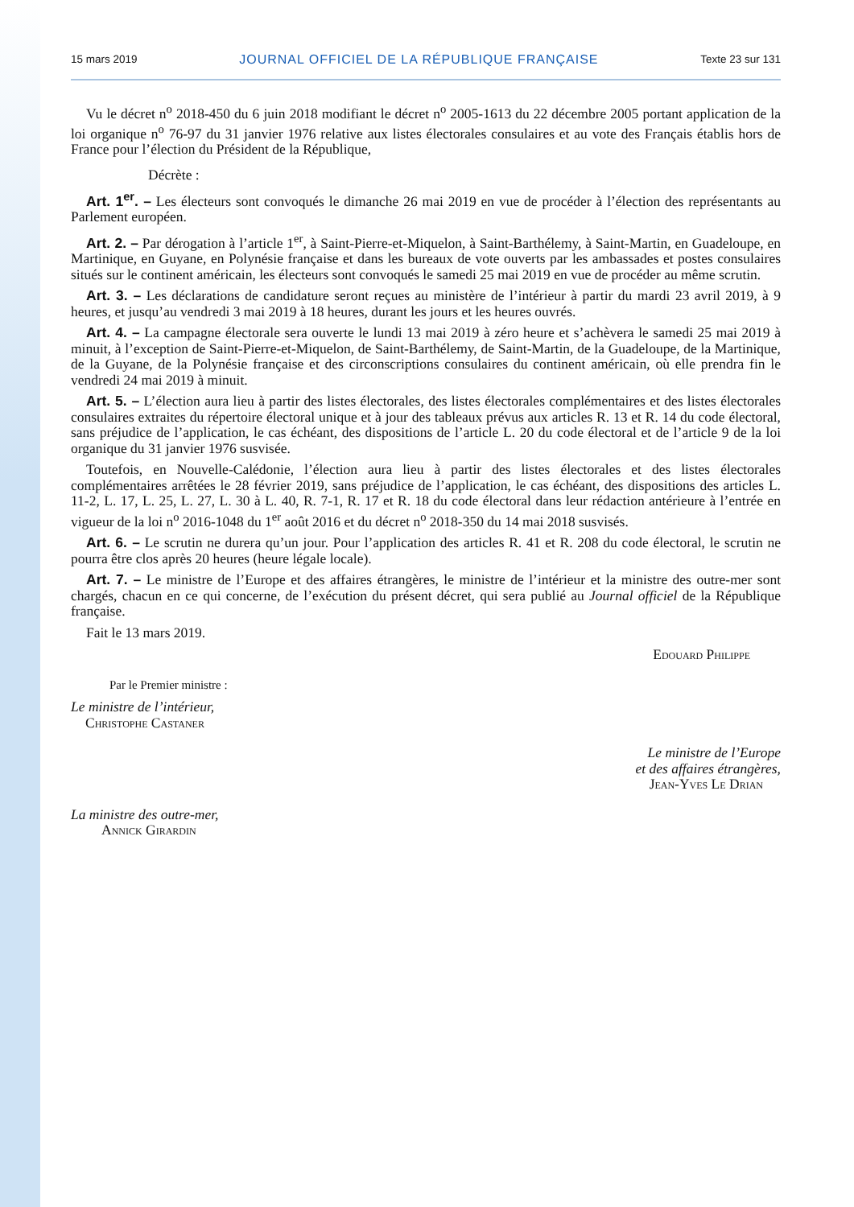15 mars 2019 JOURNAL OFFICIEL DE LA RÉPUBLIQUE FRANÇAISE Texte 23 sur 131
Vu le décret n<sup>o</sup> 2018-450 du 6 juin 2018 modifiant le décret n<sup>o</sup> 2005-1613 du 22 décembre 2005 portant application de la loi organique n<sup>o</sup> 76-97 du 31 janvier 1976 relative aux listes électorales consulaires et au vote des Français établis hors de France pour l’élection du Président de la République,
Décrète :
Art. 1<sup>er</sup>. – Les électeurs sont convoqués le dimanche 26 mai 2019 en vue de procéder à l’élection des représentants au Parlement européen.
Art. 2. – Par dérogation à l’article 1<sup>er</sup>, à Saint-Pierre-et-Miquelon, à Saint-Barthélemy, à Saint-Martin, en Guadeloupe, en Martinique, en Guyane, en Polynésie française et dans les bureaux de vote ouverts par les ambassades et postes consulaires situés sur le continent américain, les électeurs sont convoqués le samedi 25 mai 2019 en vue de procéder au même scrutin.
Art. 3. – Les déclarations de candidature seront reçues au ministère de l’intérieur à partir du mardi 23 avril 2019, à 9 heures, et jusqu’au vendredi 3 mai 2019 à 18 heures, durant les jours et les heures ouvrés.
Art. 4. – La campagne électorale sera ouverte le lundi 13 mai 2019 à zéro heure et s’achèvera le samedi 25 mai 2019 à minuit, à l’exception de Saint-Pierre-et-Miquelon, de Saint-Barthélemy, de Saint-Martin, de la Guadeloupe, de la Martinique, de la Guyane, de la Polynésie française et des circonscriptions consulaires du continent américain, où elle prendra fin le vendredi 24 mai 2019 à minuit.
Art. 5. – L’élection aura lieu à partir des listes électorales, des listes électorales complémentaires et des listes électorales consulaires extraites du répertoire électoral unique et à jour des tableaux prévus aux articles R. 13 et R. 14 du code électoral, sans préjudice de l’application, le cas échéant, des dispositions de l’article L. 20 du code électoral et de l’article 9 de la loi organique du 31 janvier 1976 susvisée.
Toutefois, en Nouvelle-Calédonie, l’élection aura lieu à partir des listes électorales et des listes électorales complémentaires arrêtées le 28 février 2019, sans préjudice de l’application, le cas échéant, des dispositions des articles L. 11-2, L. 17, L. 25, L. 27, L. 30 à L. 40, R. 7-1, R. 17 et R. 18 du code électoral dans leur rédaction antérieure à l’entrée en vigueur de la loi n<sup>o</sup> 2016-1048 du 1<sup>er</sup> août 2016 et du décret n<sup>o</sup> 2018-350 du 14 mai 2018 susvisés.
Art. 6. – Le scrutin ne durera qu’un jour. Pour l’application des articles R. 41 et R. 208 du code électoral, le scrutin ne pourra être clos après 20 heures (heure légale locale).
Art. 7. – Le ministre de l’Europe et des affaires étrangères, le ministre de l’intérieur et la ministre des outre-mer sont chargés, chacun en ce qui concerne, de l’exécution du présent décret, qui sera publié au Journal officiel de la République française.
Fait le 13 mars 2019.
Edouard Philippe
Par le Premier ministre :
Le ministre de l’intérieur,
Christophe Castaner
Le ministre de l’Europe
et des affaires étrangères,
Jean-Yves Le Drian
La ministre des outre-mer,
Annick Girardin